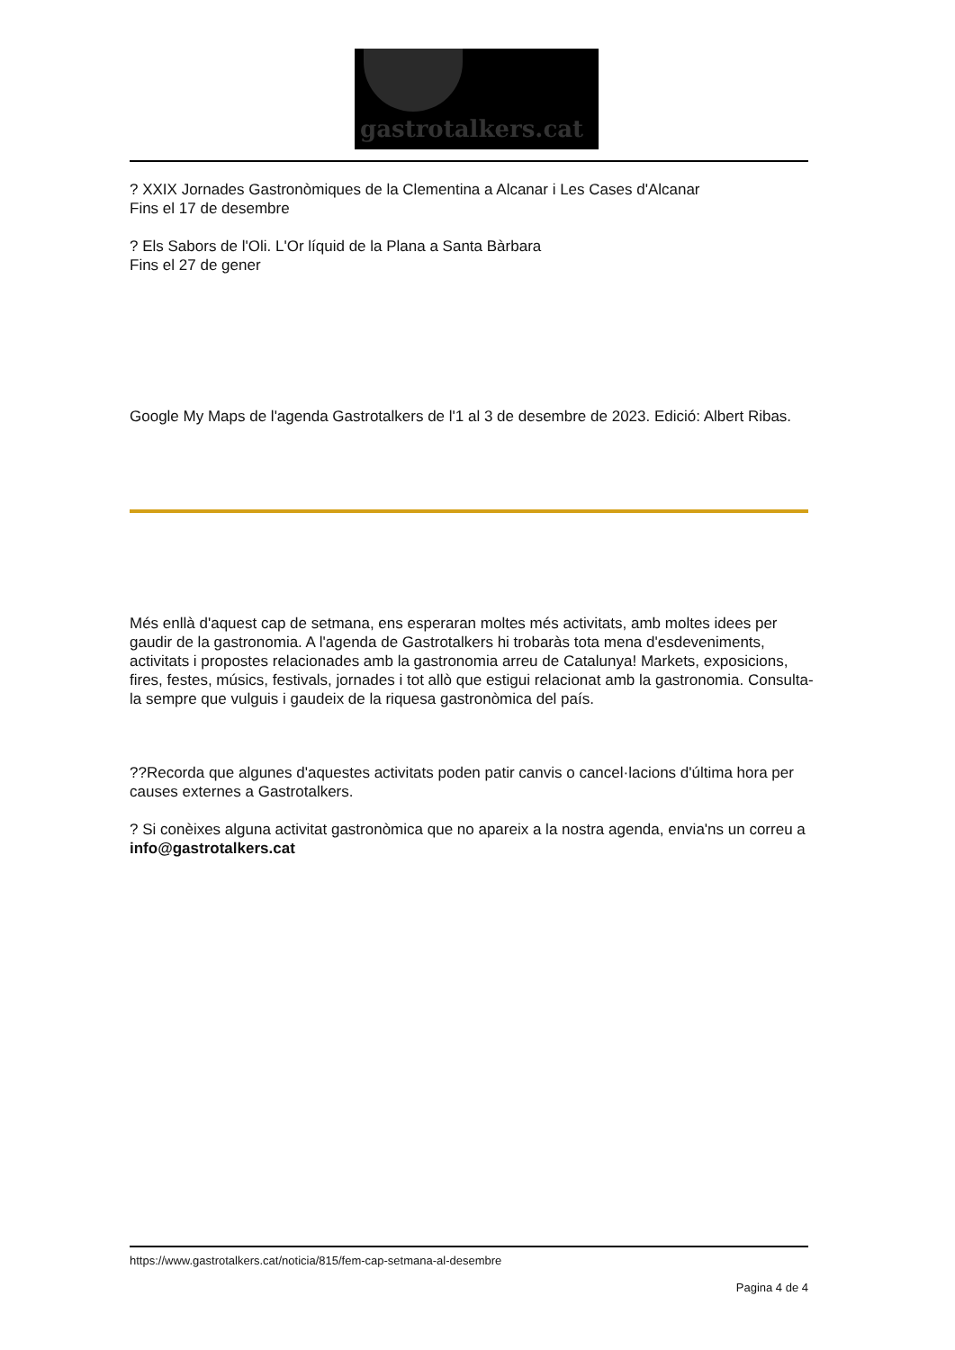gastrotalkers.cat
? XXIX Jornades Gastronòmiques de la Clementina a Alcanar i Les Cases d'Alcanar
Fins el 17 de desembre
? Els Sabors de l'Oli. L'Or líquid de la Plana a Santa Bàrbara
Fins el 27 de gener
Google My Maps de l'agenda Gastrotalkers de l'1 al 3 de desembre de 2023. Edició: Albert Ribas.
Més enllà d'aquest cap de setmana, ens esperaran moltes més activitats, amb moltes idees per gaudir de la gastronomia. A l'agenda de Gastrotalkers hi trobaràs tota mena d'esdeveniments, activitats i propostes relacionades amb la gastronomia arreu de Catalunya! Markets, exposicions, fires, festes, músics, festivals, jornades i tot allò que estigui relacionat amb la gastronomia. Consulta-la sempre que vulguis i gaudeix de la riquesa gastronòmica del país.
??Recorda que algunes d'aquestes activitats poden patir canvis o cancel·lacions d'última hora per causes externes a Gastrotalkers.
? Si conèixes alguna activitat gastronòmica que no apareix a la nostra agenda, envia'ns un correu a info@gastrotalkers.cat
https://www.gastrotalkers.cat/noticia/815/fem-cap-setmana-al-desembre
Pagina 4 de 4